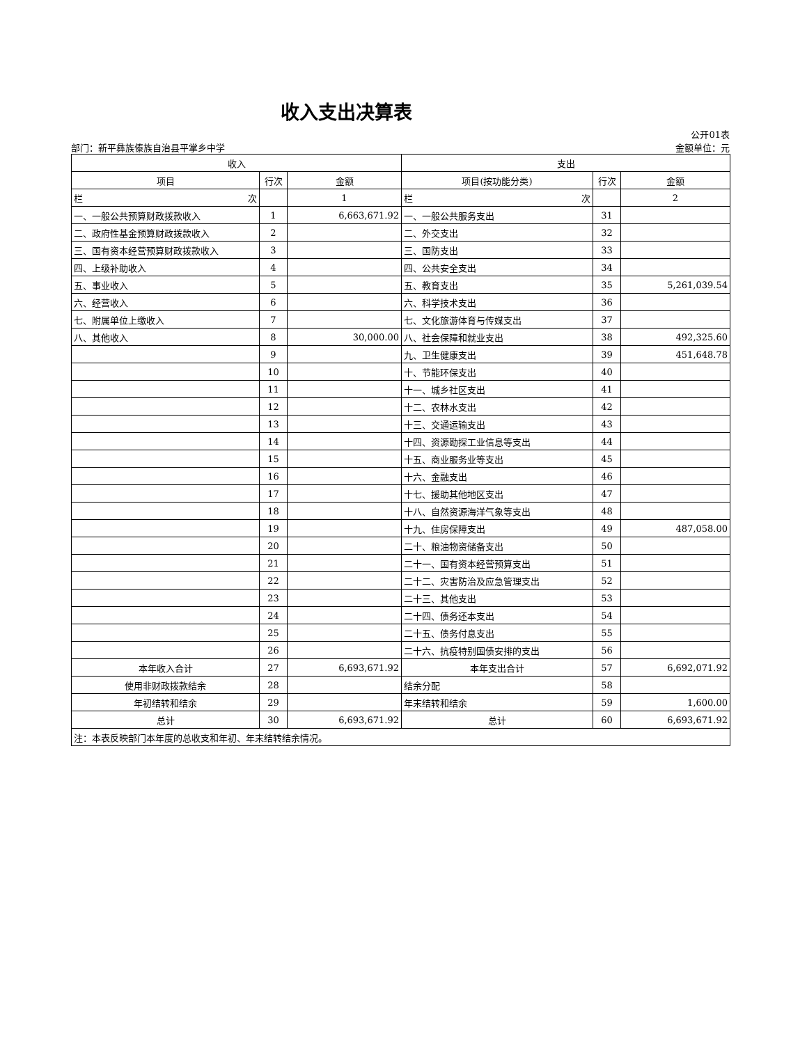收入支出决算表
部门：新平彝族傣族自治县平掌乡中学
公开01表
金额单位：元
| 收入 | | | 支出 | | |
| --- | --- | --- | --- | --- | --- |
| 项目 | 行次 | 金额 | 项目(按功能分类) | 行次 | 金额 |
| 栏 次 | | 1 | 栏 次 | | 2 |
| 一、一般公共预算财政拨款收入 | 1 | 6,663,671.92 | 一、一般公共服务支出 | 31 | |
| 二、政府性基金预算财政拨款收入 | 2 | | 二、外交支出 | 32 | |
| 三、国有资本经营预算财政拨款收入 | 3 | | 三、国防支出 | 33 | |
| 四、上级补助收入 | 4 | | 四、公共安全支出 | 34 | |
| 五、事业收入 | 5 | | 五、教育支出 | 35 | 5,261,039.54 |
| 六、经营收入 | 6 | | 六、科学技术支出 | 36 | |
| 七、附属单位上缴收入 | 7 | | 七、文化旅游体育与传媒支出 | 37 | |
| 八、其他收入 | 8 | 30,000.00 | 八、社会保障和就业支出 | 38 | 492,325.60 |
| | 9 | | 九、卫生健康支出 | 39 | 451,648.78 |
| | 10 | | 十、节能环保支出 | 40 | |
| | 11 | | 十一、城乡社区支出 | 41 | |
| | 12 | | 十二、农林水支出 | 42 | |
| | 13 | | 十三、交通运输支出 | 43 | |
| | 14 | | 十四、资源勘探工业信息等支出 | 44 | |
| | 15 | | 十五、商业服务业等支出 | 45 | |
| | 16 | | 十六、金融支出 | 46 | |
| | 17 | | 十七、援助其他地区支出 | 47 | |
| | 18 | | 十八、自然资源海洋气象等支出 | 48 | |
| | 19 | | 十九、住房保障支出 | 49 | 487,058.00 |
| | 20 | | 二十、粮油物资储备支出 | 50 | |
| | 21 | | 二十一、国有资本经营预算支出 | 51 | |
| | 22 | | 二十二、灾害防治及应急管理支出 | 52 | |
| | 23 | | 二十三、其他支出 | 53 | |
| | 24 | | 二十四、债务还本支出 | 54 | |
| | 25 | | 二十五、债务付息支出 | 55 | |
| | 26 | | 二十六、抗疫特别国债安排的支出 | 56 | |
| 本年收入合计 | 27 | 6,693,671.92 | 本年支出合计 | 57 | 6,692,071.92 |
| 使用非财政拨款结余 | 28 | | 结余分配 | 58 | |
| 年初结转和结余 | 29 | | 年末结转和结余 | 59 | 1,600.00 |
| 总计 | 30 | 6,693,671.92 | 总计 | 60 | 6,693,671.92 |
| 注：本表反映部门本年度的总收支和年初、年末结转结余情况。 | | | | | |